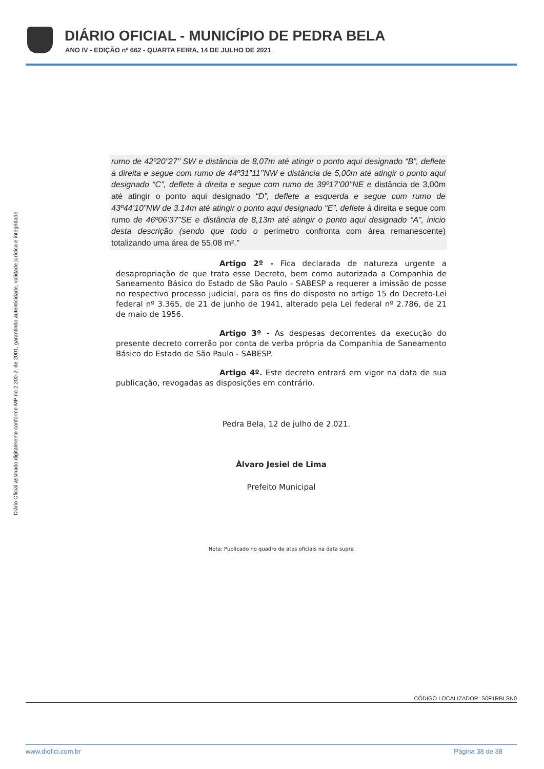DIÁRIO OFICIAL - MUNICÍPIO DE PEDRA BELA
ANO IV - EDIÇÃO nº 662 - QUARTA FEIRA, 14 DE JULHO DE 2021
Diário Oficial assinado digitalmente conforme MP no 2.200-2, de 2001, garantindo autenticidade, validade jurídica e integridade
rumo de 42º20”27’’ SW e distância de 8,07m até atingir o ponto aqui designado “B”, deflete à direita e segue com rumo de 44º31”11’’NW e distância de 5,00m até atingir o ponto aqui designado “C”, deflete à direita e segue com rumo de 39º17’00’’NE e distância de 3,00m até atingir o ponto aqui designado “D”, deflete a esquerda e segue com rumo de 43º44’10”NW de 3.14m até atingir o ponto aqui designado “E”, deflete à direita e segue com rumo de 46º06’37”SE e distância de 8,13m até atingir o ponto aqui designado “A”, inicio desta descrição (sendo que todo o perímetro confronta com área remanescente) totalizando uma área de 55,08 m².”
Artigo 2º - Fica declarada de natureza urgente a desapropriação de que trata esse Decreto, bem como autorizada a Companhia de Saneamento Básico do Estado de São Paulo - SABESP a requerer a imissão de posse no respectivo processo judicial, para os fins do disposto no artigo 15 do Decreto-Lei federal nº 3.365, de 21 de junho de 1941, alterado pela Lei federal nº 2.786, de 21 de maio de 1956.
Artigo 3º - As despesas decorrentes da execução do presente decreto correrão por conta de verba própria da Companhia de Saneamento Básico do Estado de São Paulo - SABESP.
Artigo 4º. Este decreto entrará em vigor na data de sua publicação, revogadas as disposições em contrário.
Pedra Bela, 12 de julho de 2.021.
Àlvaro Jesiel de Lima
Prefeito Municipal
Nota: Publicado no quadro de atos oficiais na data supra
CÓDIGO LOCALIZADOR: S0F1RBLSN0
www.diofici.com.br Página 38 de 38